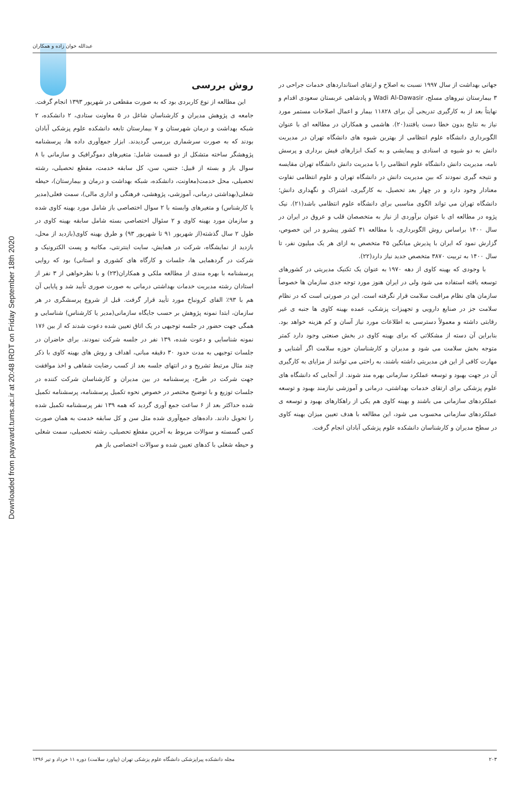عبدالله خوان زاده و همکاران
Downloaded from payavard.tums.ac.ir at 20:48 IRDT on Friday September 18th 2020
جهانی بهداشت از سال ۱۹۹۷ نسبت به اصلاح و ارتقای استانداردهای خدمات جراحی در ۳ بیمارستان نیروهای مسلح، Wadi Al-Dawasir و پادشاهی عربستان سعودی اقدام و نهایتاً بعد از به کارگیری تدریجی آن برای ۱۱۸۲۸ بیمار و اعمال اصلاحات مستمر مورد نیاز به نتایج بدون خطا دست یافتند(۲۰). هاشمی و همکاران در مطالعه ای با عنوان الگوبرداری دانشگاه علوم انتظامی از بهترین شیوه های دانشگاه تهران در مدیریت دانش به دو شیوه ی اسنادی و پیمایشی و به کمک ابزارهای فیش برداری و پرسش نامه، مدیریت دانش دانشگاه علوم انتظامی را با مدیریت دانش دانشگاه تهران مقایسه و نتیجه گیری نمودند که بین مدیریت دانش در دانشگاه تهران و علوم انتظامی تفاوت معنادار وجود دارد و در چهار بعد تحصیل، به کارگیری، اشتراک و نگهداری دانش؛ دانشگاه تهران می تواند الگوی مناسبی برای دانشگاه علوم انتظامی باشد(۲۱). نیک پژوه در مطالعه ای با عنوان برآوردی از نیاز به متخصصان قلب و عروق در ایران در سال ۱۴۰۰ براساس روش الگوبرداری، با مطالعه ۳۱ کشور پیشرو در این خصوص، گزارش نمود که ایران با پذیرش میانگین ۴۵ متخصص به ازای هر یک میلیون نفر، تا سال ۱۴۰۰ به تربیت ۳۸۷۰ متخصص جدید نیاز دارد(۲۲).
با وجودی که بهینه کاوی از دهه ۱۹۷۰ به عنوان یک تکنیک مدیریتی در کشورهای توسعه یافته استفاده می شود ولی در ایران هنوز مورد توجه جدی سازمان ها خصوصاً سازمان های نظام مراقبت سلامت قرار نگرفته است. این در صورتی است که در نظام سلامت جز در صنایع دارویی و تجهیزات پزشکی، عمده بهینه کاوی ها جنبه ی غیر رقابتی داشته و معمولاً دسترسی به اطلاعات مورد نیاز آسان و کم هزینه خواهد بود. بنابراین آن دسته از مشکلاتی که برای بهینه کاوی در بخش صنعتی وجود دارد کمتر متوجه بخش سلامت می شود و مدیران و کارشناسان حوزه سلامت اگر آشنایی و مهارت کافی از این فن مدیریتی داشته باشند، به راحتی می توانند از مزایای به کارگیری آن در جهت بهبود و توسعه عملکرد سازمانی بهره مند شوند. از آنجایی که دانشگاه های علوم پزشکی برای ارتقای خدمات بهداشتی، درمانی و آموزشی نیازمند بهبود و توسعه عملکردهای سازمانی می باشند و بهینه کاوی هم یکی از راهکارهای بهبود و توسعه ی عملکردهای سازمانی محسوب می شود، این مطالعه با هدف تعیین میزان بهینه کاوی در سطح مدیران و کارشناسان دانشکده علوم پزشکی آبادان انجام گرفت.
روش بررسی
این مطالعه از نوع کاربردی بود که به صورت مقطعی در شهریور ۱۳۹۳ انجام گرفت. جامعه ی پژوهش مدیران و کارشناسان شاغل در ۵ معاونت ستادی، ۲ دانشکده، ۲ شبکه بهداشت و درمان شهرستان و ۷ بیمارستان تابعه دانشکده علوم پزشکی آبادان بودند که به صورت سرشماری بررسی گردیدند. ابزار جمع‌آوری داده ها، پرسشنامه پژوهشگر ساخته متشکل از دو قسمت شامل: متغیرهای دموگرافیک و سازمانی با ۸ سوال باز و بسته از قبیل: جنس، سن، کل سابقه خدمت، مقطع تحصیلی، رشته تحصیلی، محل خدمت(معاونت، دانشکده، شبکه بهداشت و درمان و بیمارستان)، حیطه شغلی(بهداشتی درمانی، آموزشی، پژوهشی، فرهنگی و اداری مالی)، سمت فعلی(مدیر یا کارشناس) و متغیرهای وابسته با ۲ سوال اختصاصی باز شامل مورد بهینه کاوی شده و سازمان مورد بهینه کاوی و ۲ سئوال اختصاصی بسته شامل سابقه بهینه کاوی در طول ۲ سال گذشته(از شهریور ۹۱ تا شهریور ۹۳) و طرق بهینه کاوی(بازدید از محل، بازدید از نمایشگاه، شرکت در همایش، سایت اینترنتی، مکاتبه و پست الکترونیک و شرکت در گردهمایی ها، جلسات و کارگاه های کشوری و استانی) بود که روایی پرسشنامه با بهره مندی از مطالعه ملکی و همکاران(۲۳) و با نظرخواهی از ۳ نفر از استادان رشته مدیریت خدمات بهداشتی درمانی به صورت صوری تأیید شد و پایایی آن هم با ۹۳٪ الفای کرونباخ مورد تأیید قرار گرفت. قبل از شروع پرسشگری در هر سازمان، ابتدا نمونه پژوهش بر حسب جایگاه سازمانی(مدیر یا کارشناس) شناسایی و همگی جهت حضور در جلسه توجیهی در یک اتاق تعیین شده دعوت شدند که از بین ۱۷۶ نمونه شناسایی و دعوت شده، ۱۳۹ نفر در جلسه شرکت نمودند. برای حاضران در جلسات توجیهی به مدت حدود ۳۰ دقیقه مبانی، اهداف و روش های بهینه کاوی با ذکر چند مثال مرتبط تشریح و در انتهای جلسه بعد از کسب رضایت شفاهی و اخذ موافقت جهت شرکت در طرح، پرسشنامه در بین مدیران و کارشناسان شرکت کننده در جلسات توزیع و با توضیح مختصر در خصوص نحوه تکمیل پرسشنامه، پرسشنامه تکمیل شده حداکثر بعد از ۶ ساعت جمع آوری گردید که همه ۱۳۹ نفر پرسشنامه تکمیل شده را تحویل دادند. داده‌های جمع‌آوری شده مثل سن و کل سابقه خدمت به همان صورت کمی گسسته و سوالات مربوط به آخرین مقطع تحصیلی، رشته تحصیلی، سمت شغلی و حیطه شغلی با کدهای تعیین شده و سوالات اختصاصی باز هم
۲۰۳ مجله دانشکده پیراپزشکی دانشگاه علوم پزشکی تهران (پیاورد سلامت) دوره ۱۱ خرداد و تیر ۱۳۹۶